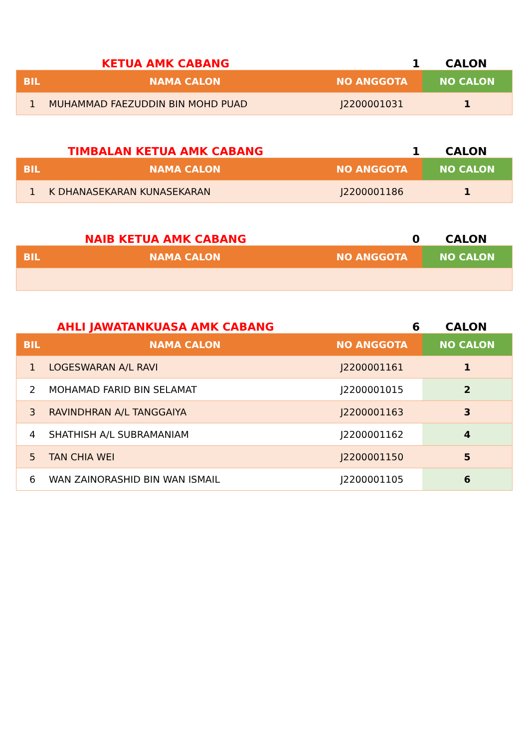KETUA AMK CABANG
1
CALON
| BIL | NAMA CALON | NO ANGGOTA | NO CALON |
| --- | --- | --- | --- |
| 1 | MUHAMMAD FAEZUDDIN BIN MOHD PUAD | J2200001031 | 1 |
TIMBALAN KETUA AMK CABANG
1
CALON
| BIL | NAMA CALON | NO ANGGOTA | NO CALON |
| --- | --- | --- | --- |
| 1 | K DHANASEKARAN KUNASEKARAN | J2200001186 | 1 |
NAIB KETUA AMK CABANG
0
CALON
| BIL | NAMA CALON | NO ANGGOTA | NO CALON |
| --- | --- | --- | --- |
AHLI JAWATANKUASA AMK CABANG
6
CALON
| BIL | NAMA CALON | NO ANGGOTA | NO CALON |
| --- | --- | --- | --- |
| 1 | LOGESWARAN A/L RAVI | J2200001161 | 1 |
| 2 | MOHAMAD FARID BIN SELAMAT | J2200001015 | 2 |
| 3 | RAVINDHRAN A/L TANGGAIYA | J2200001163 | 3 |
| 4 | SHATHISH A/L SUBRAMANIAM | J2200001162 | 4 |
| 5 | TAN CHIA WEI | J2200001150 | 5 |
| 6 | WAN ZAINORASHID BIN WAN ISMAIL | J2200001105 | 6 |